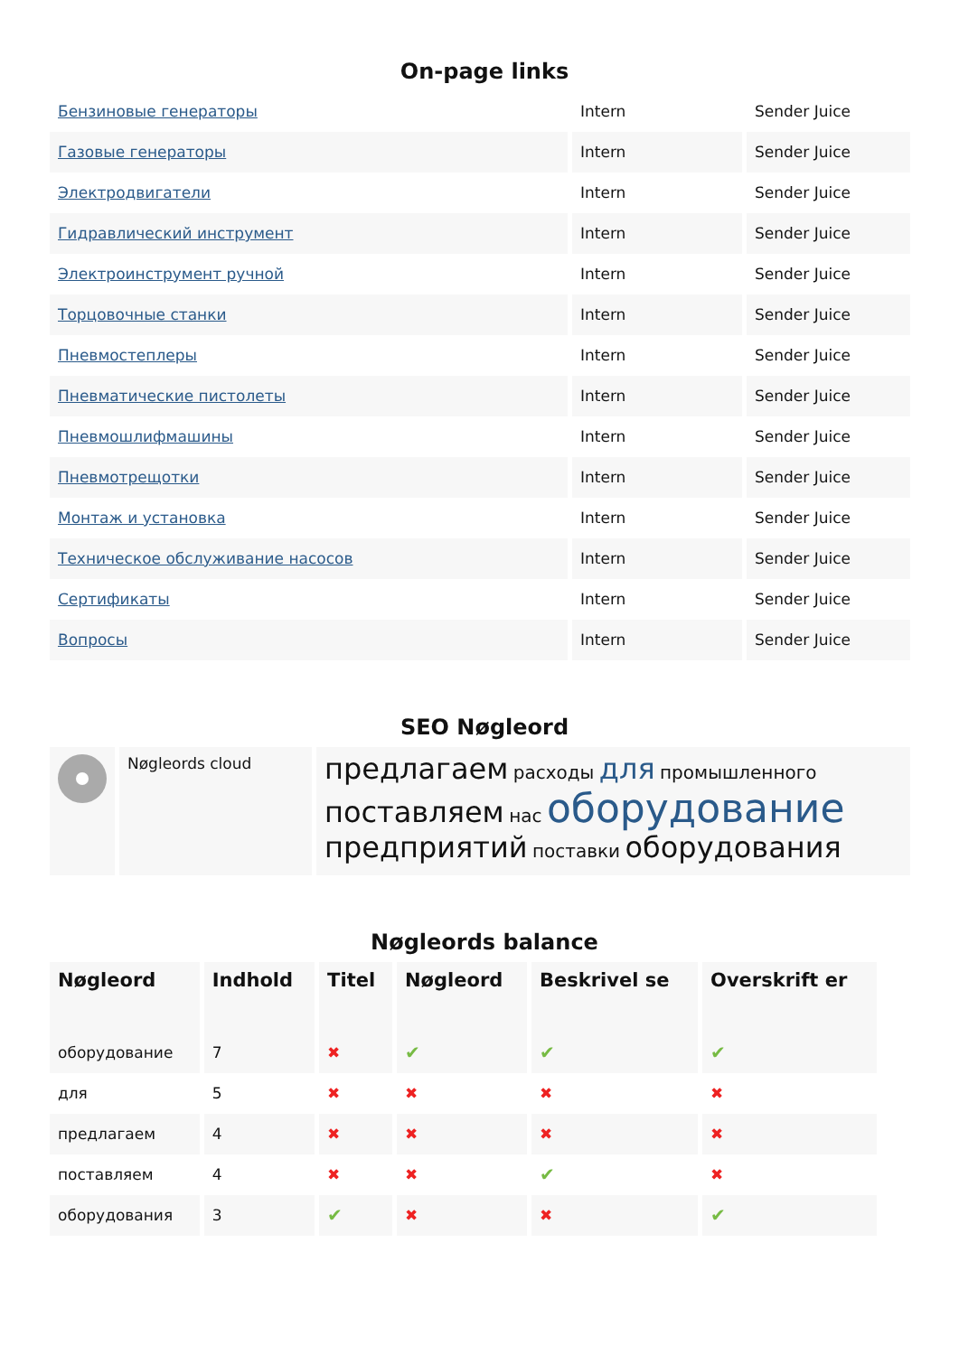On-page links
| Бензиновые генераторы | Intern | Sender Juice |
| Газовые генераторы | Intern | Sender Juice |
| Электродвигатели | Intern | Sender Juice |
| Гидравлический инструмент | Intern | Sender Juice |
| Электроинструмент ручной | Intern | Sender Juice |
| Торцовочные станки | Intern | Sender Juice |
| Пневмостеплеры | Intern | Sender Juice |
| Пневматические пистолеты | Intern | Sender Juice |
| Пневмошлифмашины | Intern | Sender Juice |
| Пневмотрещотки | Intern | Sender Juice |
| Монтаж и установка | Intern | Sender Juice |
| Техническое обслуживание насосов | Intern | Sender Juice |
| Сертификаты | Intern | Sender Juice |
| Вопросы | Intern | Sender Juice |
SEO Nøgleord
| | Nøgleords cloud | предлагаем расходы для промышленного поставляем нас оборудование предприятий поставки оборудования |
Nøgleords balance
| Nøgleord | Indhold | Titel | Nøgleord | Beskrivel se | Overskrift er |
| --- | --- | --- | --- | --- | --- |
| оборудование | 7 | ✖ | ✔ | ✔ | ✔ |
| для | 5 | ✖ | ✖ | ✖ | ✖ |
| предлагаем | 4 | ✖ | ✖ | ✖ | ✖ |
| поставляем | 4 | ✖ | ✖ | ✔ | ✖ |
| оборудования | 3 | ✔ | ✖ | ✖ | ✔ |